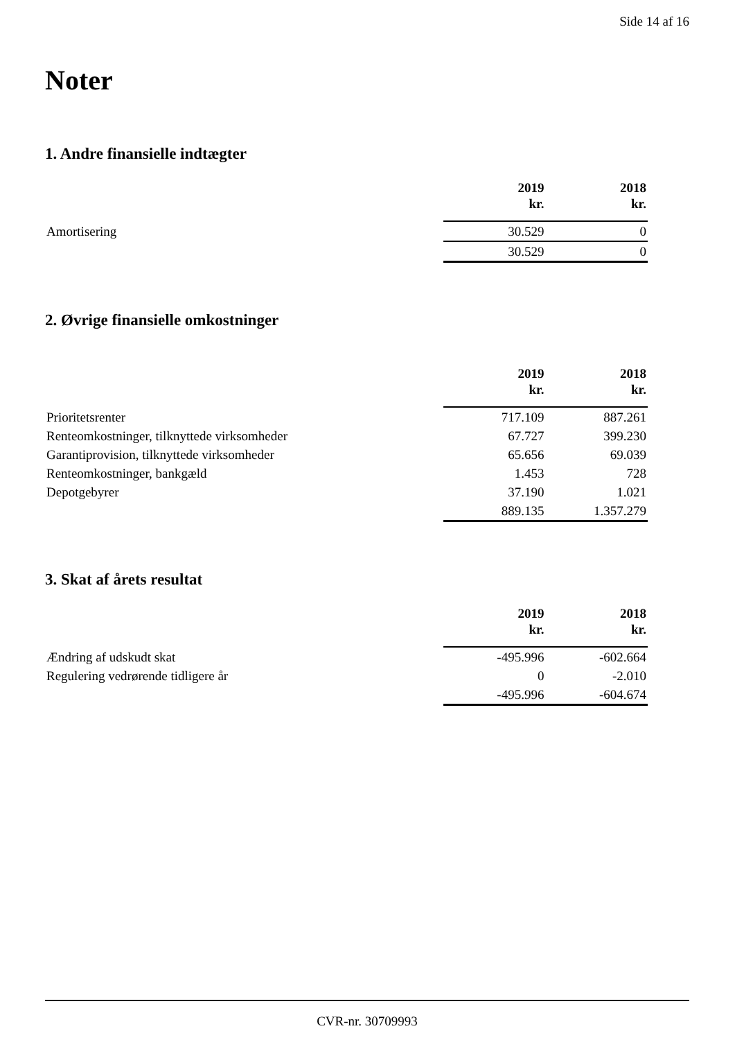Side 14 af 16
Noter
1. Andre finansielle indtægter
| | 2019 kr. | 2018 kr. |
| Amortisering | 30.529 | 0 |
| | 30.529 | 0 |
2. Øvrige finansielle omkostninger
| | 2019 kr. | 2018 kr. |
| Prioritetsrenter | 717.109 | 887.261 |
| Renteomkostninger, tilknyttede virksomheder | 67.727 | 399.230 |
| Garantiprovision, tilknyttede virksomheder | 65.656 | 69.039 |
| Renteomkostninger, bankgæld | 1.453 | 728 |
| Depotgebyrer | 37.190 | 1.021 |
| | 889.135 | 1.357.279 |
3. Skat af årets resultat
| | 2019 kr. | 2018 kr. |
| Ændring af udskudt skat | -495.996 | -602.664 |
| Regulering vedrørende tidligere år | 0 | -2.010 |
| | -495.996 | -604.674 |
CVR-nr. 30709993